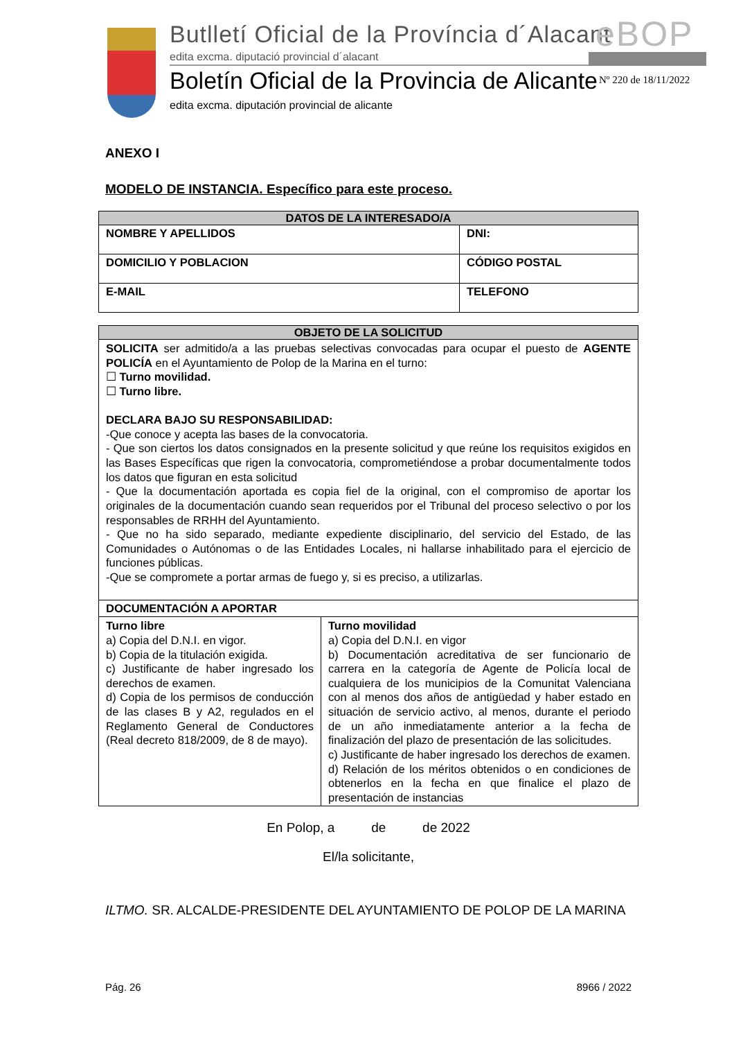Butlletí Oficial de la Província d´Alacant
edita excma. diputació provincial d´alacant
eBOP
Boletín Oficial de la Provincia de Alicante
edita excma. diputación provincial de alicante
Nº 220 de 18/11/2022
ANEXO I
MODELO DE INSTANCIA. Específico para este proceso.
| DATOS DE LA INTERESADO/A | |
| --- | --- |
| NOMBRE Y APELLIDOS | DNI: |
| DOMICILIO Y POBLACION | CÓDIGO POSTAL |
| E-MAIL | TELEFONO |
| OBJETO DE LA SOLICITUD | |
| --- | --- |
| SOLICITA ser admitido/a a las pruebas selectivas convocadas para ocupar el puesto de AGENTE POLICÍA en el Ayuntamiento de Polop de la Marina en el turno: ☐ Turno movilidad. ☐ Turno libre. DECLARA BAJO SU RESPONSABILIDAD: -Que conoce y acepta las bases de la convocatoria. - Que son ciertos los datos consignados en la presente solicitud y que reúne los requisitos exigidos en las Bases Específicas que rigen la convocatoria, comprometiéndose a probar documentalmente todos los datos que figuran en esta solicitud - Que la documentación aportada es copia fiel de la original, con el compromiso de aportar los originales de la documentación cuando sean requeridos por el Tribunal del proceso selectivo o por los responsables de RRHH del Ayuntamiento. - Que no ha sido separado, mediante expediente disciplinario, del servicio del Estado, de las Comunidades o Autónomas o de las Entidades Locales, ni hallarse inhabilitado para el ejercicio de funciones públicas. -Que se compromete a portar armas de fuego y, si es preciso, a utilizarlas. | |
| DOCUMENTACIÓN A APORTAR | |
| Turno libre a) Copia del D.N.I. en vigor. b) Copia de la titulación exigida. c) Justificante de haber ingresado los derechos de examen. d) Copia de los permisos de conducción de las clases B y A2, regulados en el Reglamento General de Conductores (Real decreto 818/2009, de 8 de mayo). | Turno movilidad a) Copia del D.N.I. en vigor b) Documentación acreditativa de ser funcionario de carrera en la categoría de Agente de Policía local de cualquiera de los municipios de la Comunitat Valenciana con al menos dos años de antigüedad y haber estado en situación de servicio activo, al menos, durante el periodo de un año inmediatamente anterior a la fecha de finalización del plazo de presentación de las solicitudes. c) Justificante de haber ingresado los derechos de examen. d) Relación de los méritos obtenidos o en condiciones de obtenerlos en la fecha en que finalice el plazo de presentación de instancias |
En Polop, a de de 2022
El/la solicitante,
ILTMO. SR. ALCALDE-PRESIDENTE DEL AYUNTAMIENTO DE POLOP DE LA MARINA
Pág. 26 8966 / 2022